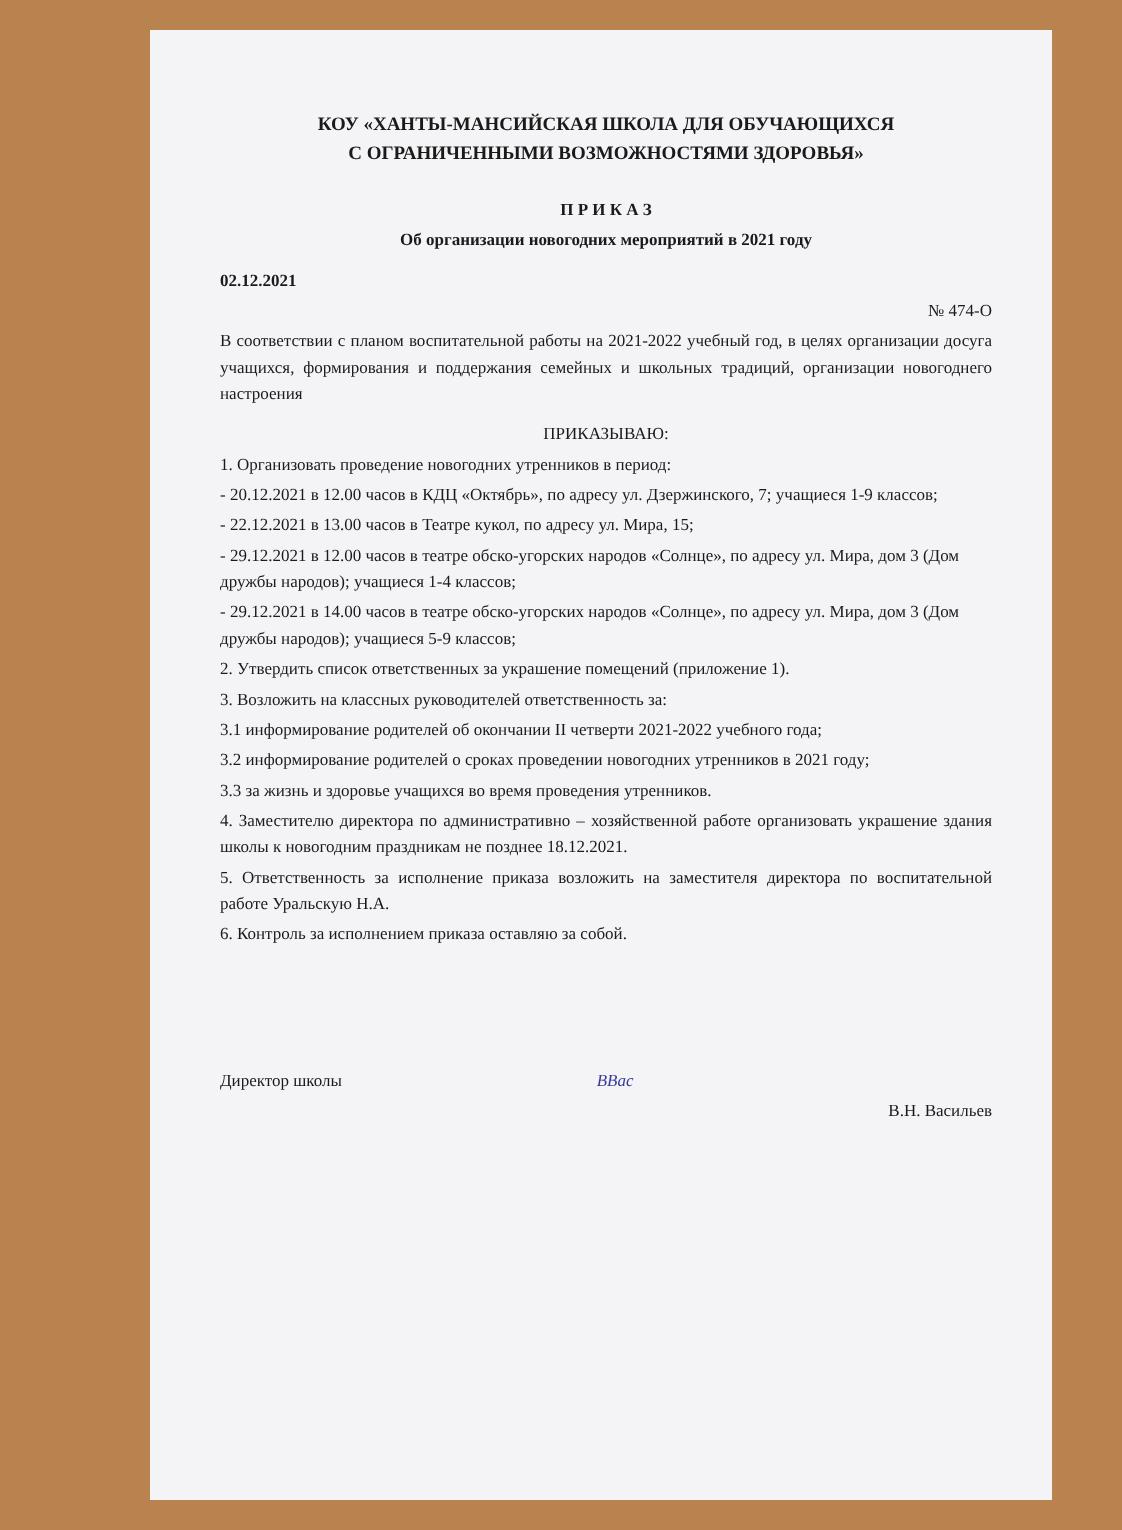КОУ «ХАНТЫ-МАНСИЙСКАЯ ШКОЛА ДЛЯ ОБУЧАЮЩИХСЯ
С ОГРАНИЧЕННЫМИ ВОЗМОЖНОСТЯМИ ЗДОРОВЬЯ»
П Р И К А З
Об организации новогодних мероприятий в 2021 году
02.12.2021
№ 474-О
В соответствии с планом воспитательной работы на 2021-2022 учебный год, в целях организации досуга учащихся, формирования и поддержания семейных и школьных традиций, организации новогоднего настроения
ПРИКАЗЫВАЮ:
1. Организовать проведение новогодних утренников в период:
- 20.12.2021 в 12.00 часов в КДЦ «Октябрь», по адресу ул. Дзержинского, 7; учащиеся 1-9 классов;
- 22.12.2021 в 13.00 часов в Театре кукол, по адресу ул. Мира, 15;
- 29.12.2021 в 12.00 часов в театре обско-угорских народов «Солнце», по адресу ул. Мира, дом 3 (Дом дружбы народов); учащиеся 1-4 классов;
- 29.12.2021 в 14.00 часов в театре обско-угорских народов «Солнце», по адресу ул. Мира, дом 3 (Дом дружбы народов); учащиеся 5-9 классов;
2. Утвердить список ответственных за украшение помещений (приложение 1).
3. Возложить на классных руководителей ответственность за:
3.1 информирование родителей об окончании II четверти 2021-2022 учебного года;
3.2 информирование родителей о сроках проведении новогодних утренников в 2021 году;
3.3 за жизнь и здоровье учащихся во время проведения утренников.
4. Заместителю директора по административно – хозяйственной работе организовать украшение здания школы к новогодним праздникам не позднее 18.12.2021.
5. Ответственность за исполнение приказа возложить на заместителя директора по воспитательной работе Уральскую Н.А.
6. Контроль за исполнением приказа оставляю за собой.
Директор школы ВВас В.Н. Васильев